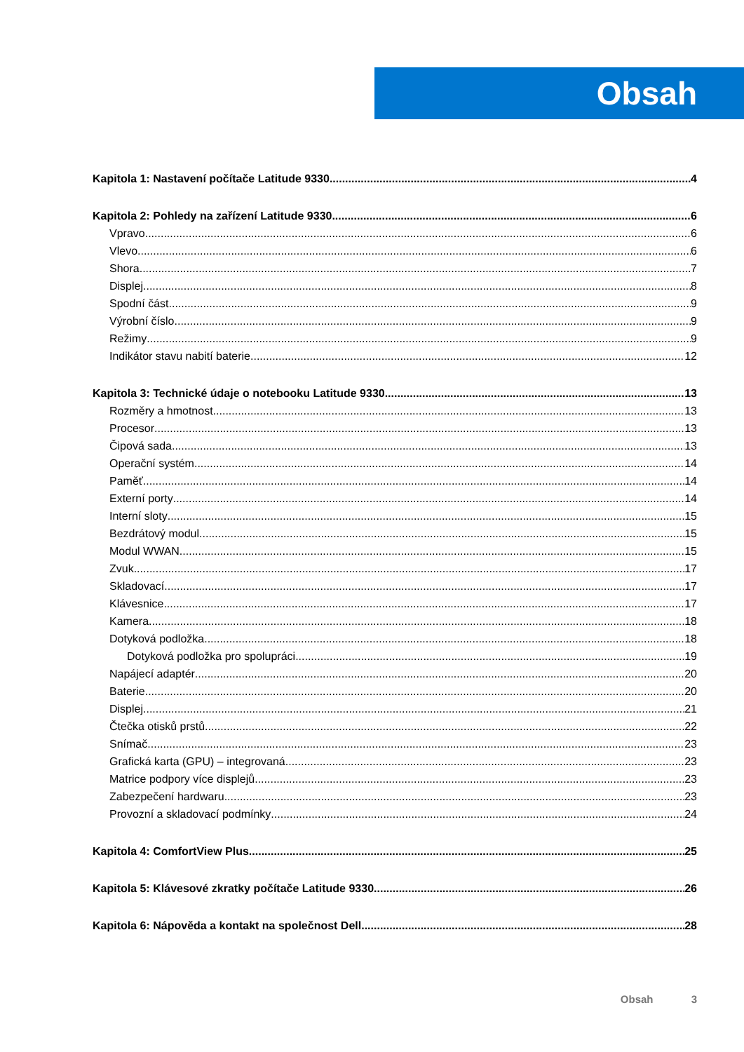Obsah
Kapitola 1: Nastavení počítače Latitude 9330 4
Kapitola 2: Pohledy na zařízení Latitude 9330 6
Vpravo 6
Vlevo 6
Shora 7
Displej 8
Spodní část 9
Výrobní číslo 9
Režimy 9
Indikátor stavu nabití baterie 12
Kapitola 3: Technické údaje o notebooku Latitude 9330 13
Rozměry a hmotnost 13
Procesor 13
Čipová sada 13
Operační systém 14
Paměť 14
Externí porty 14
Interní sloty 15
Bezdrátový modul 15
Modul WWAN 15
Zvuk 17
Skladovací 17
Klávesnice 17
Kamera 18
Dotyková podložka 18
Dotyková podložka pro spolupráci 19
Napájecí adaptér 20
Baterie 20
Displej 21
Čtečka otisků prstů 22
Snímač 23
Grafická karta (GPU) – integrovaná 23
Matrice podpory více displejů 23
Zabezpečení hardwaru 23
Provozní a skladovací podmínky 24
Kapitola 4: ComfortView Plus 25
Kapitola 5: Klávesové zkratky počítače Latitude 9330 26
Kapitola 6: Nápověda a kontakt na společnost Dell 28
Obsah 3